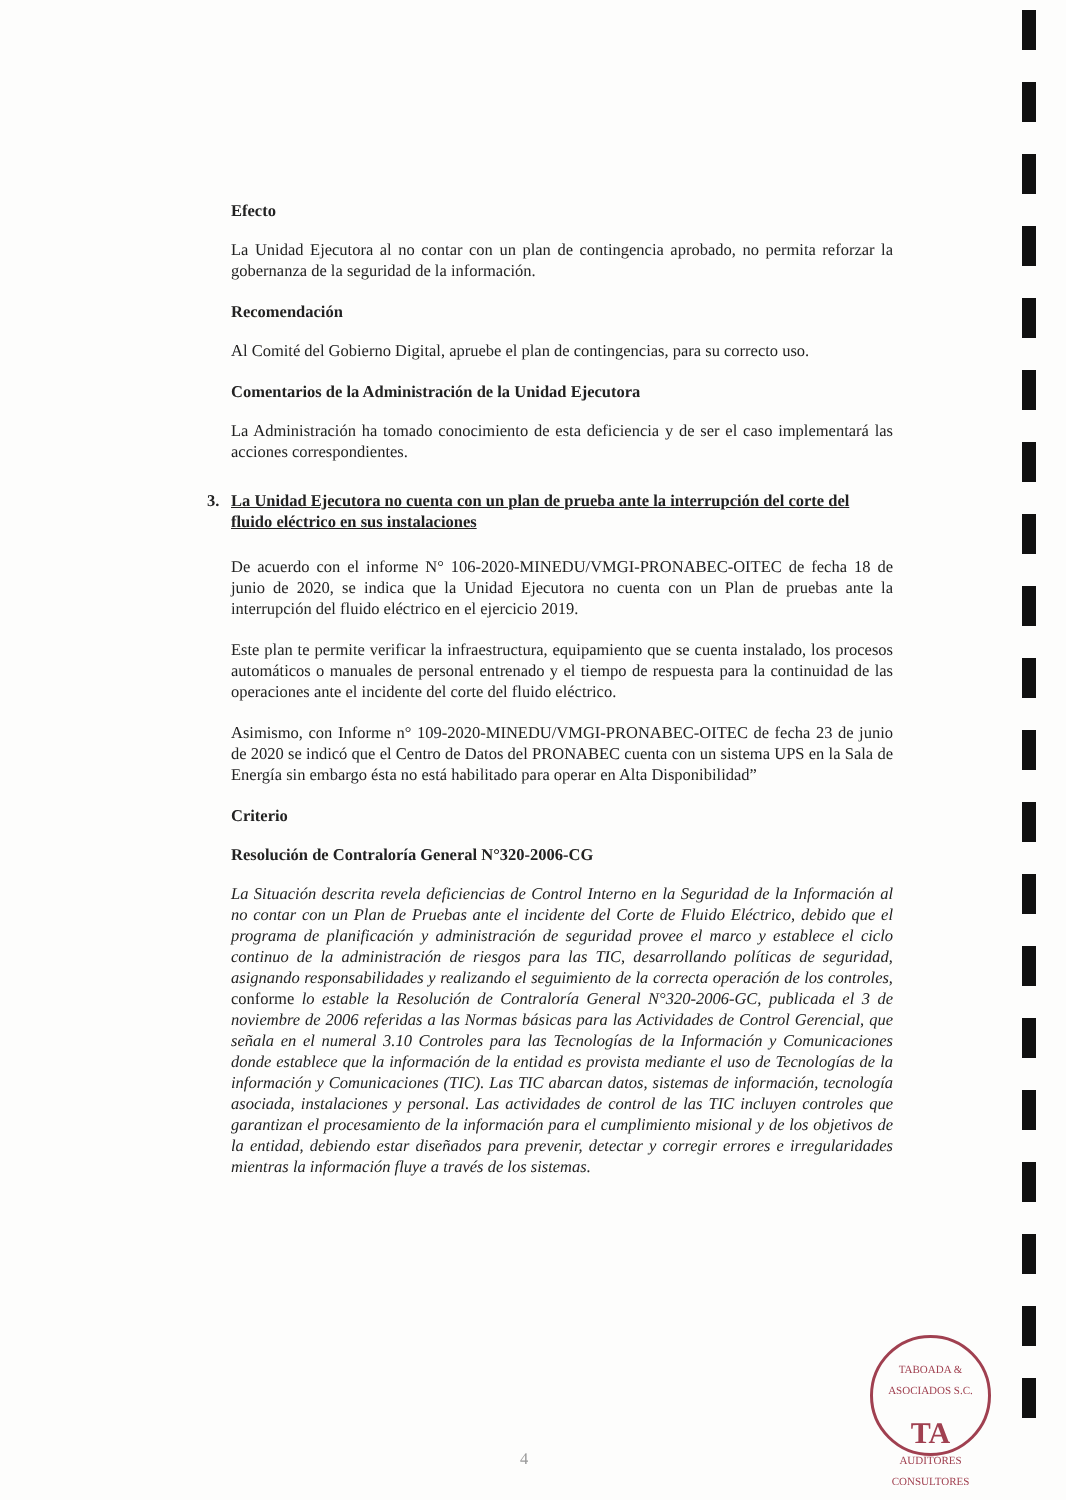Efecto
La Unidad Ejecutora al no contar con un plan de contingencia aprobado, no permita reforzar la gobernanza de la seguridad de la información.
Recomendación
Al Comité del Gobierno Digital, apruebe el plan de contingencias, para su correcto uso.
Comentarios de la Administración de la Unidad Ejecutora
La Administración ha tomado conocimiento de esta deficiencia y de ser el caso implementará las acciones correspondientes.
3. La Unidad Ejecutora no cuenta con un plan de prueba ante la interrupción del corte del fluido eléctrico en sus instalaciones
De acuerdo con el informe N° 106-2020-MINEDU/VMGI-PRONABEC-OITEC de fecha 18 de junio de 2020, se indica que la Unidad Ejecutora no cuenta con un Plan de pruebas ante la interrupción del fluido eléctrico en el ejercicio 2019.
Este plan te permite verificar la infraestructura, equipamiento que se cuenta instalado, los procesos automáticos o manuales de personal entrenado y el tiempo de respuesta para la continuidad de las operaciones ante el incidente del corte del fluido eléctrico.
Asimismo, con Informe n° 109-2020-MINEDU/VMGI-PRONABEC-OITEC de fecha 23 de junio de 2020 se indicó que el Centro de Datos del PRONABEC cuenta con un sistema UPS en la Sala de Energía sin embargo ésta no está habilitado para operar en Alta Disponibilidad”
Criterio
Resolución de Contraloría General N°320-2006-CG
La Situación descrita revela deficiencias de Control Interno en la Seguridad de la Información al no contar con un Plan de Pruebas ante el incidente del Corte de Fluido Eléctrico, debido que el programa de planificación y administración de seguridad provee el marco y establece el ciclo continuo de la administración de riesgos para las TIC, desarrollando políticas de seguridad, asignando responsabilidades y realizando el seguimiento de la correcta operación de los controles, conforme lo estable la Resolución de Contraloría General N°320-2006-GC, publicada el 3 de noviembre de 2006 referidas a las Normas básicas para las Actividades de Control Gerencial, que señala en el numeral 3.10 Controles para las Tecnologías de la Información y Comunicaciones donde establece que la información de la entidad es provista mediante el uso de Tecnologías de la información y Comunicaciones (TIC). Las TIC abarcan datos, sistemas de información, tecnología asociada, instalaciones y personal. Las actividades de control de las TIC incluyen controles que garantizan el procesamiento de la información para el cumplimiento misional y de los objetivos de la entidad, debiendo estar diseñados para prevenir, detectar y corregir errores e irregularidades mientras la información fluye a través de los sistemas.
TABOADA & ASOCIADOS S.C.
TA
AUDITORES CONSULTORES
4